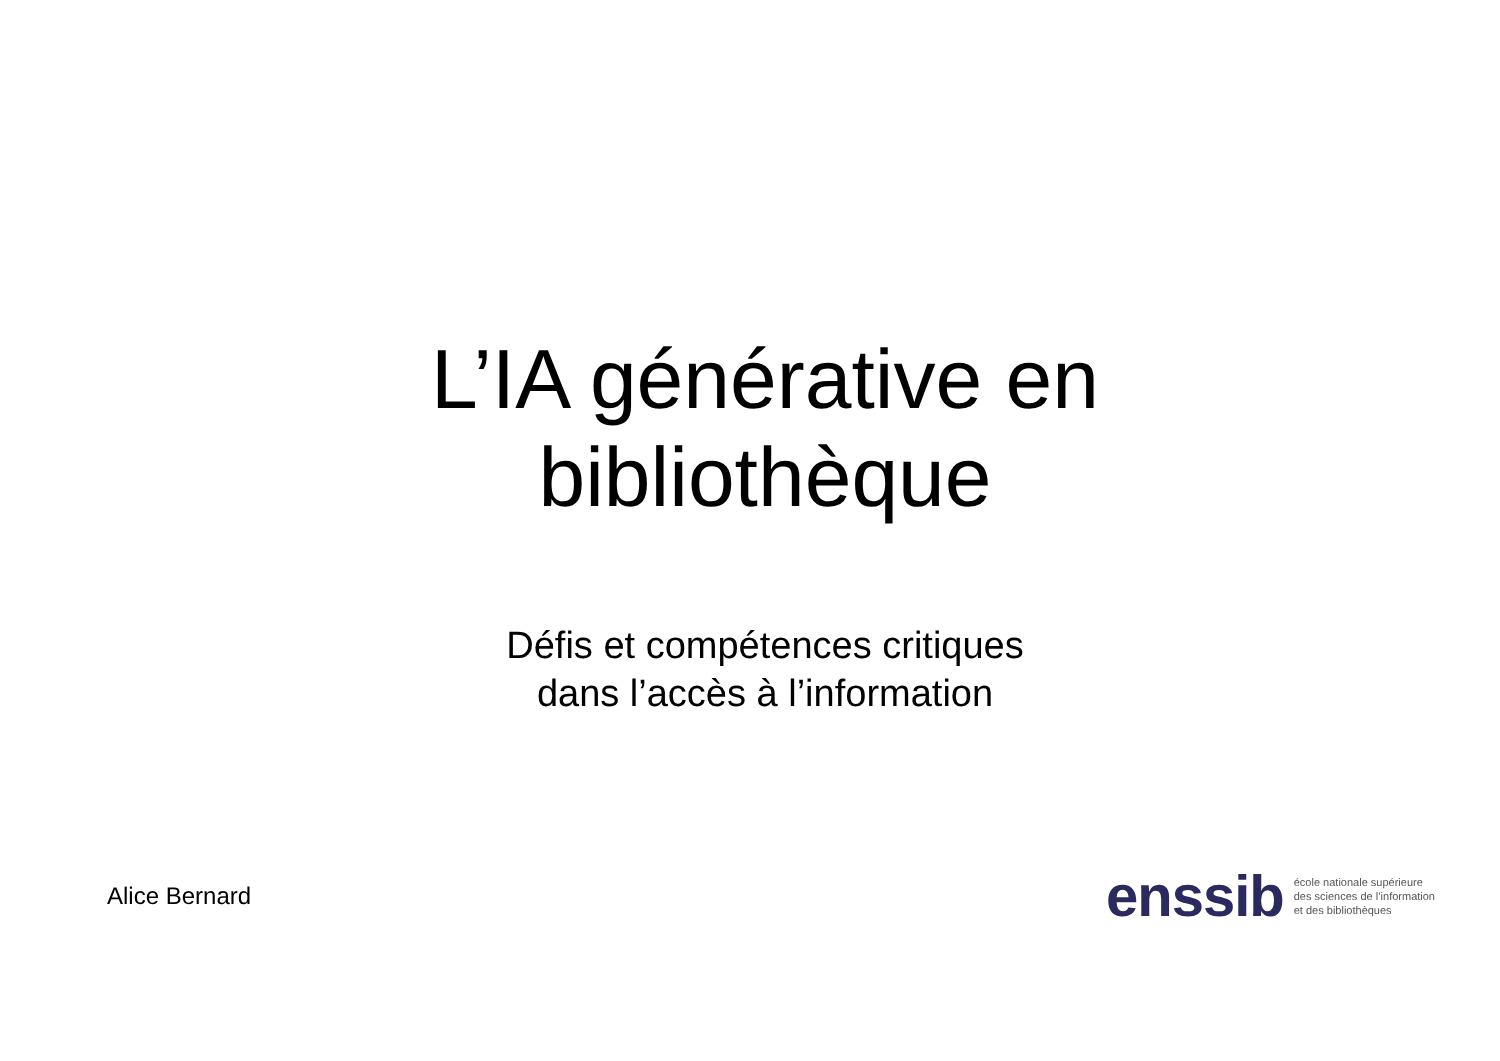L’IA générative en
bibliothèque
Défis et compétences critiques
dans l’accès à l’information
Alice Bernard
enssib
école nationale supérieure
des sciences de l’information
et des bibliothèques